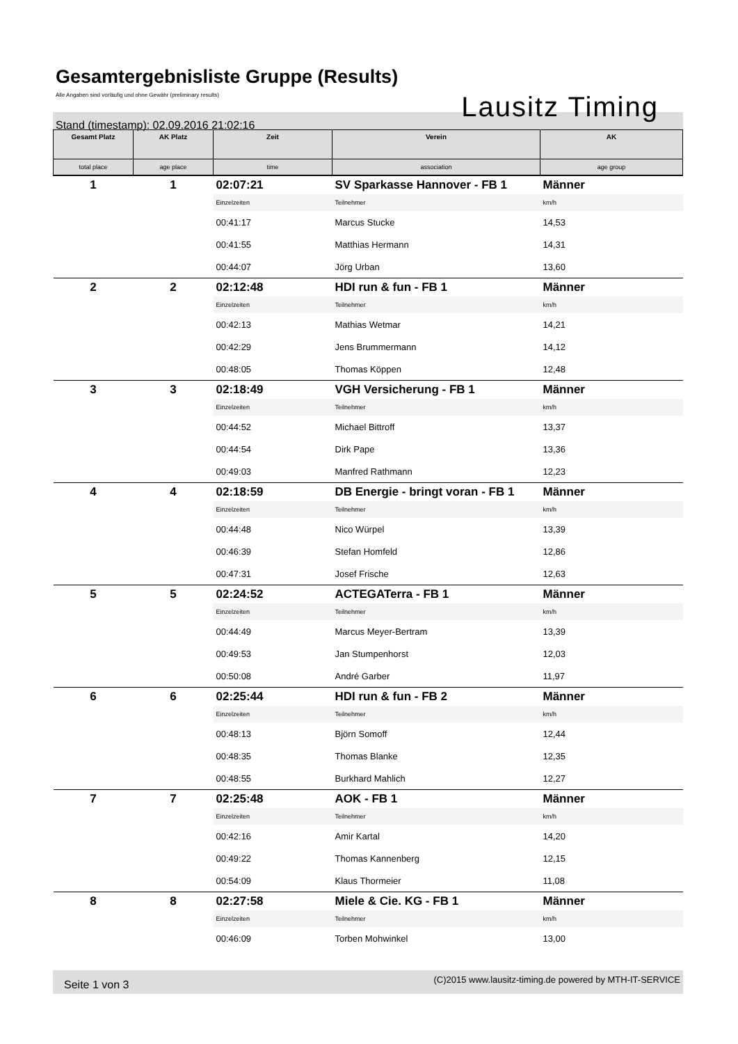Gesamtergebnisliste Gruppe (Results)
Alle Angaben sind vorläufig und ohne Gewähr (preliminary results)
Stand (timestamp): 02.09.2016 21:02:16
Lausitz Timing
| Gesamt Platz | AK Platz | Zeit | Verein | AK |
| --- | --- | --- | --- | --- |
| total place | age place | time | association | age group |
| 1 | 1 | 02:07:21 | SV Sparkasse Hannover - FB 1 | Männer |
| | | Einzelzeiten | Teilnehmer | km/h |
| | | 00:41:17 | Marcus Stucke | 14,53 |
| | | 00:41:55 | Matthias Hermann | 14,31 |
| | | 00:44:07 | Jörg Urban | 13,60 |
| 2 | 2 | 02:12:48 | HDI run & fun - FB 1 | Männer |
| | | Einzelzeiten | Teilnehmer | km/h |
| | | 00:42:13 | Mathias Wetmar | 14,21 |
| | | 00:42:29 | Jens Brummermann | 14,12 |
| | | 00:48:05 | Thomas Köppen | 12,48 |
| 3 | 3 | 02:18:49 | VGH Versicherung - FB 1 | Männer |
| | | Einzelzeiten | Teilnehmer | km/h |
| | | 00:44:52 | Michael Bittroff | 13,37 |
| | | 00:44:54 | Dirk Pape | 13,36 |
| | | 00:49:03 | Manfred Rathmann | 12,23 |
| 4 | 4 | 02:18:59 | DB Energie - bringt voran - FB 1 | Männer |
| | | Einzelzeiten | Teilnehmer | km/h |
| | | 00:44:48 | Nico Würpel | 13,39 |
| | | 00:46:39 | Stefan Homfeld | 12,86 |
| | | 00:47:31 | Josef Frische | 12,63 |
| 5 | 5 | 02:24:52 | ACTEGATerra - FB 1 | Männer |
| | | Einzelzeiten | Teilnehmer | km/h |
| | | 00:44:49 | Marcus Meyer-Bertram | 13,39 |
| | | 00:49:53 | Jan Stumpenhorst | 12,03 |
| | | 00:50:08 | André Garber | 11,97 |
| 6 | 6 | 02:25:44 | HDI run & fun - FB 2 | Männer |
| | | Einzelzeiten | Teilnehmer | km/h |
| | | 00:48:13 | Björn Somoff | 12,44 |
| | | 00:48:35 | Thomas Blanke | 12,35 |
| | | 00:48:55 | Burkhard Mahlich | 12,27 |
| 7 | 7 | 02:25:48 | AOK - FB 1 | Männer |
| | | Einzelzeiten | Teilnehmer | km/h |
| | | 00:42:16 | Amir Kartal | 14,20 |
| | | 00:49:22 | Thomas Kannenberg | 12,15 |
| | | 00:54:09 | Klaus Thormeier | 11,08 |
| 8 | 8 | 02:27:58 | Miele & Cie. KG - FB 1 | Männer |
| | | Einzelzeiten | Teilnehmer | km/h |
| | | 00:46:09 | Torben Mohwinkel | 13,00 |
Seite 1 von 3 (C)2015 www.lausitz-timing.de powered by MTH-IT-SERVICE